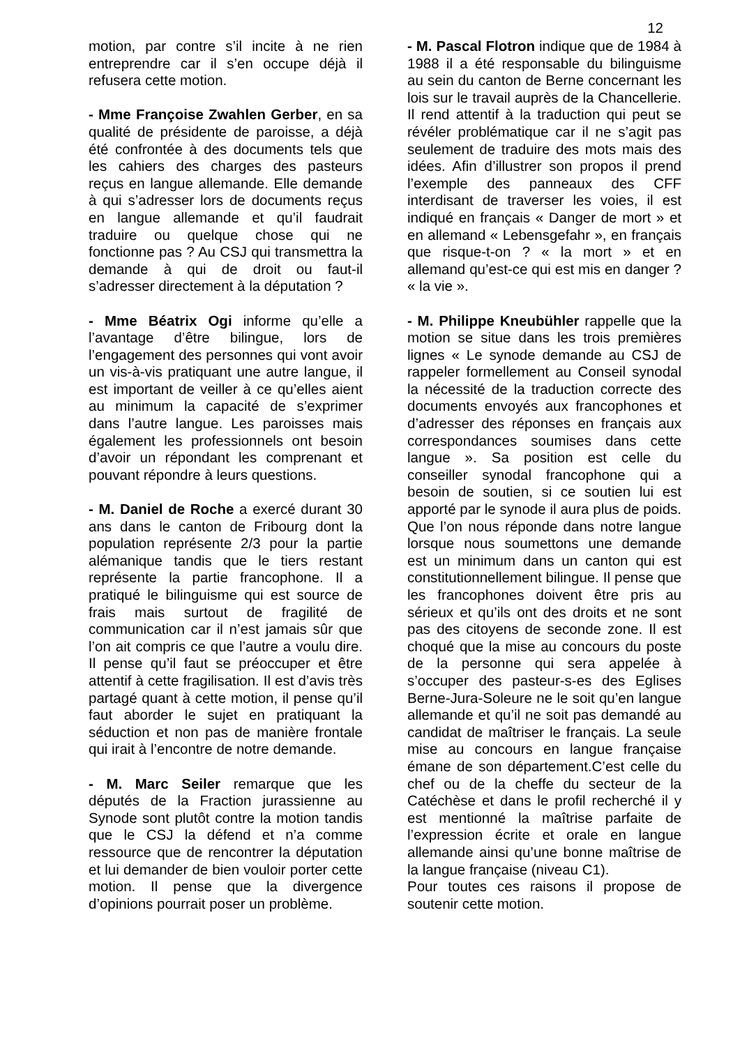12
motion, par contre s’il incite à ne rien entreprendre car il s’en occupe déjà il refusera cette motion.
- Mme Françoise Zwahlen Gerber, en sa qualité de présidente de paroisse, a déjà été confrontée à des documents tels que les cahiers des charges des pasteurs reçus en langue allemande. Elle demande à qui s’adresser lors de documents reçus en langue allemande et qu’il faudrait traduire ou quelque chose qui ne fonctionne pas ? Au CSJ qui transmettra la demande à qui de droit ou faut-il s’adresser directement à la députation ?
- Mme Béatrix Ogi informe qu’elle a l’avantage d’être bilingue, lors de l’engagement des personnes qui vont avoir un vis-à-vis pratiquant une autre langue, il est important de veiller à ce qu’elles aient au minimum la capacité de s’exprimer dans l’autre langue. Les paroisses mais également les professionnels ont besoin d’avoir un répondant les comprenant et pouvant répondre à leurs questions.
- M. Daniel de Roche a exercé durant 30 ans dans le canton de Fribourg dont la population représente 2/3 pour la partie alémanique tandis que le tiers restant représente la partie francophone. Il a pratiqué le bilinguisme qui est source de frais mais surtout de fragilité de communication car il n’est jamais sûr que l’on ait compris ce que l’autre a voulu dire. Il pense qu’il faut se préoccuper et être attentif à cette fragilisation. Il est d’avis très partagé quant à cette motion, il pense qu’il faut aborder le sujet en pratiquant la séduction et non pas de manière frontale qui irait à l’encontre de notre demande.
- M. Marc Seiler remarque que les députés de la Fraction jurassienne au Synode sont plutôt contre la motion tandis que le CSJ la défend et n’a comme ressource que de rencontrer la députation et lui demander de bien vouloir porter cette motion. Il pense que la divergence d’opinions pourrait poser un problème.
- M. Pascal Flotron indique que de 1984 à 1988 il a été responsable du bilinguisme au sein du canton de Berne concernant les lois sur le travail auprès de la Chancellerie. Il rend attentif à la traduction qui peut se révéler problématique car il ne s’agit pas seulement de traduire des mots mais des idées. Afin d’illustrer son propos il prend l’exemple des panneaux des CFF interdisant de traverser les voies, il est indiqué en français « Danger de mort » et en allemand « Lebensgefahr », en français que risque-t-on ? « la mort » et en allemand qu’est-ce qui est mis en danger ? « la vie ».
- M. Philippe Kneubühler rappelle que la motion se situe dans les trois premières lignes « Le synode demande au CSJ de rappeler formellement au Conseil synodal la nécessité de la traduction correcte des documents envoyés aux francophones et d’adresser des réponses en français aux correspondances soumises dans cette langue ». Sa position est celle du conseiller synodal francophone qui a besoin de soutien, si ce soutien lui est apporté par le synode il aura plus de poids. Que l’on nous réponde dans notre langue lorsque nous soumettons une demande est un minimum dans un canton qui est constitutionnellement bilingue. Il pense que les francophones doivent être pris au sérieux et qu’ils ont des droits et ne sont pas des citoyens de seconde zone. Il est choqué que la mise au concours du poste de la personne qui sera appelée à s’occuper des pasteur-s-es des Eglises Berne-Jura-Soleure ne le soit qu’en langue allemande et qu’il ne soit pas demandé au candidat de maîtriser le français. La seule mise au concours en langue française émane de son département.C’est celle du chef ou de la cheffe du secteur de la Catéchèse et dans le profil recherché il y est mentionné la maîtrise parfaite de l’expression écrite et orale en langue allemande ainsi qu’une bonne maîtrise de la langue française (niveau C1).
Pour toutes ces raisons il propose de soutenir cette motion.